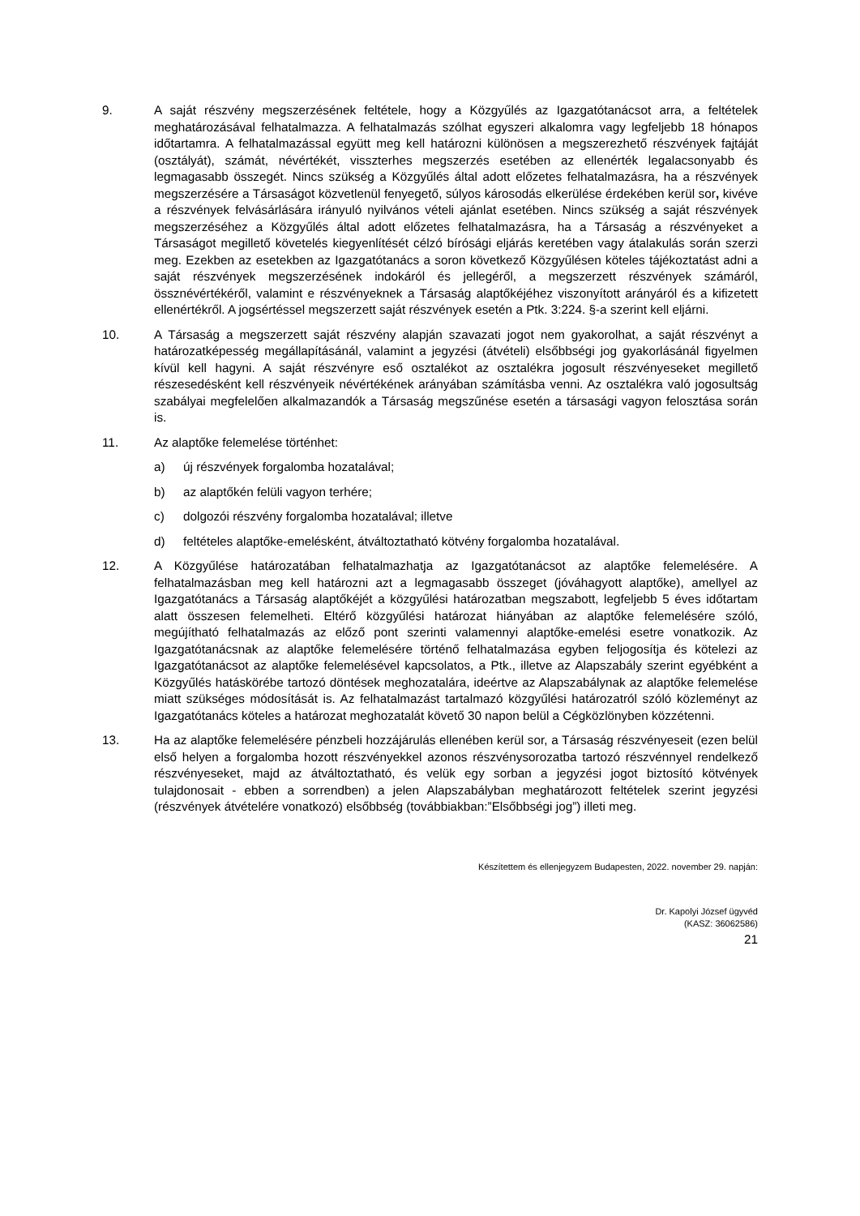9. A saját részvény megszerzésének feltétele, hogy a Közgyűlés az Igazgatótanácsot arra, a feltételek meghatározásával felhatalmazza. A felhatalmazás szólhat egyszeri alkalomra vagy legfeljebb 18 hónapos időtartamra. A felhatalmazással együtt meg kell határozni különösen a megszerezhető részvények fajtáját (osztályát), számát, névértékét, visszterhes megszerzés esetében az ellenérték legalacsonyabb és legmagasabb összegét. Nincs szükség a Közgyűlés által adott előzetes felhatalmazásra, ha a részvények megszerzésére a Társaságot közvetlenül fenyegető, súlyos károsodás elkerülése érdekében kerül sor, kivéve a részvények felvásárlására irányuló nyilvános vételi ajánlat esetében. Nincs szükség a saját részvények megszerzéséhez a Közgyűlés által adott előzetes felhatalmazásra, ha a Társaság a részvényeket a Társaságot megillető követelés kiegyenlítését célzó bírósági eljárás keretében vagy átalakulás során szerzi meg. Ezekben az esetekben az Igazgatótanács a soron következő Közgyűlésen köteles tájékoztatást adni a saját részvények megszerzésének indokáról és jellegéről, a megszerzett részvények számáról, össznévértékéről, valamint e részvényeknek a Társaság alaptőkéjéhez viszonyított arányáról és a kifizetett ellenértékről. A jogsértéssel megszerzett saját részvények esetén a Ptk. 3:224. §-a szerint kell eljárni.
10. A Társaság a megszerzett saját részvény alapján szavazati jogot nem gyakorolhat, a saját részvényt a határozatképesség megállapításánál, valamint a jegyzési (átvételi) elsőbbségi jog gyakorlásánál figyelmen kívül kell hagyni. A saját részvényre eső osztalékot az osztalékra jogosult részvényeseket megillető részesedésként kell részvényeik névértékének arányában számításba venni. Az osztalékra való jogosultság szabályai megfelelően alkalmazandók a Társaság megszűnése esetén a társasági vagyon felosztása során is.
11. Az alaptőke felemelése történhet:
a) új részvények forgalomba hozatalával;
b) az alaptőkén felüli vagyon terhére;
c) dolgozói részvény forgalomba hozatalával; illetve
d) feltételes alaptőke-emelésként, átváltoztatható kötvény forgalomba hozatalával.
12. A Közgyűlése határozatában felhatalmazhatja az Igazgatótanácsot az alaptőke felemelésére. A felhatalmazásban meg kell határozni azt a legmagasabb összeget (jóváhagyott alaptőke), amellyel az Igazgatótanács a Társaság alaptőkéjét a közgyűlési határozatban megszabott, legfeljebb 5 éves időtartam alatt összesen felemelheti. Eltérő közgyűlési határozat hiányában az alaptőke felemelésére szóló, megújítható felhatalmazás az előző pont szerinti valamennyi alaptőke-emelési esetre vonatkozik. Az Igazgatótanácsnak az alaptőke felemelésére történő felhatalmazása egyben feljogosítja és kötelezi az Igazgatótanácsot az alaptőke felemelésével kapcsolatos, a Ptk., illetve az Alapszabály szerint egyébként a Közgyűlés hatáskörébe tartozó döntések meghozatalára, ideértve az Alapszabálynak az alaptőke felemelése miatt szükséges módosítását is. Az felhatalmazást tartalmazó közgyűlési határozatról szóló közleményt az Igazgatótanács köteles a határozat meghozatalát követő 30 napon belül a Cégközlönyben közzétenni.
13. Ha az alaptőke felemelésére pénzbeli hozzájárulás ellenében kerül sor, a Társaság részvényeseit (ezen belül első helyen a forgalomba hozott részvényekkel azonos részvénysorozatba tartozó részvénnyel rendelkező részvényeseket, majd az átváltoztatható, és velük egy sorban a jegyzési jogot biztosító kötvények tulajdonosait - ebben a sorrendben) a jelen Alapszabályban meghatározott feltételek szerint jegyzési (részvények átvételére vonatkozó) elsőbbség (továbbiakban:”Elsőbbségi jog”) illeti meg.
Készítettem és ellenjegyzem Budapesten, 2022. november 29. napján:
Dr. Kapolyi József ügyvéd
(KASZ: 36062586)
21